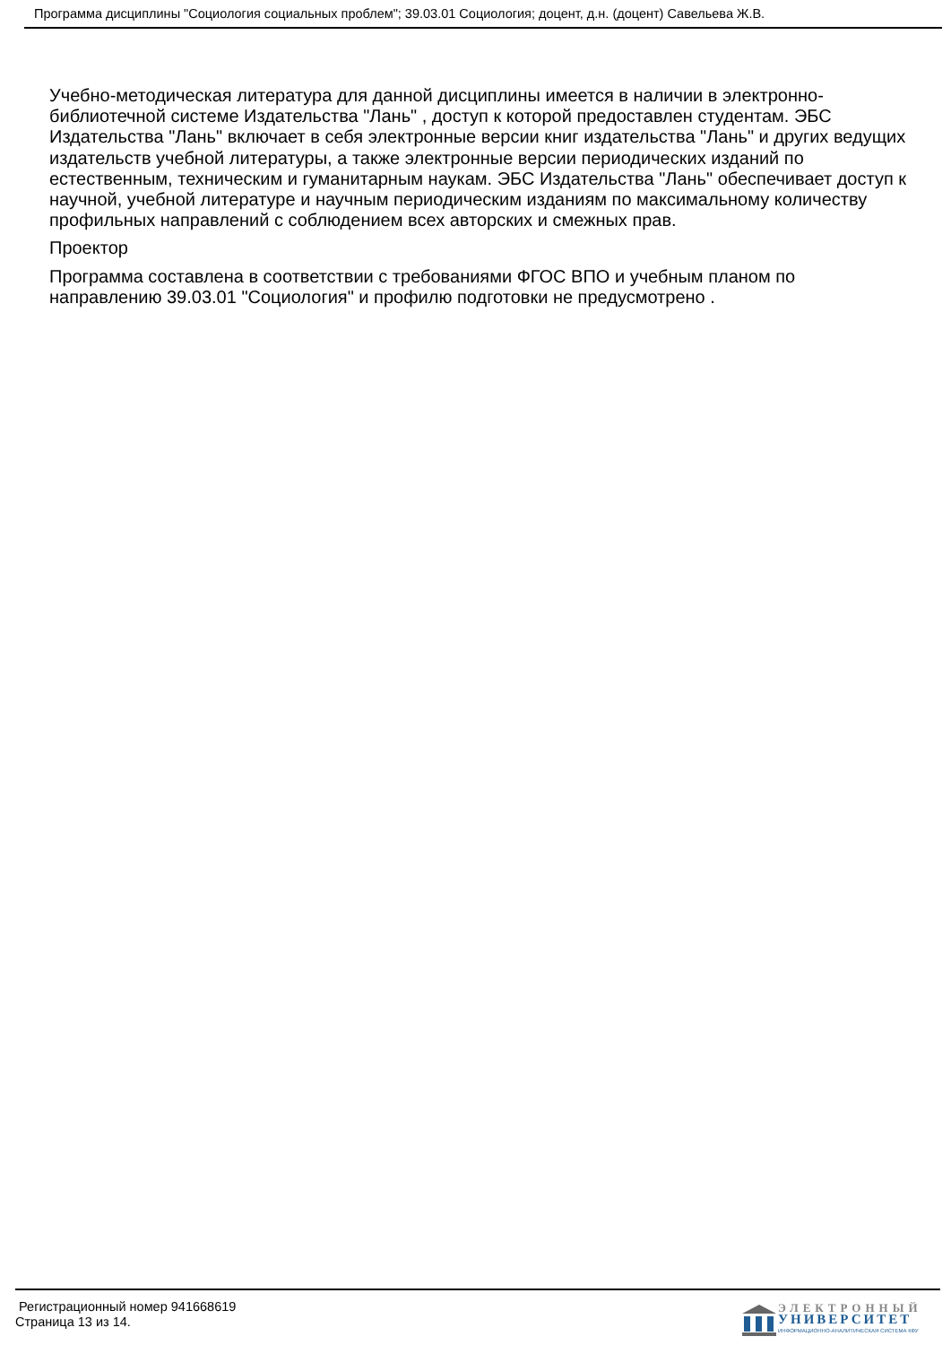Программа дисциплины "Социология социальных проблем"; 39.03.01 Социология; доцент, д.н. (доцент) Савельева Ж.В.
Учебно-методическая литература для данной дисциплины имеется в наличии в электронно-библиотечной системе Издательства "Лань" , доступ к которой предоставлен студентам. ЭБС Издательства "Лань" включает в себя электронные версии книг издательства "Лань" и других ведущих издательств учебной литературы, а также электронные версии периодических изданий по естественным, техническим и гуманитарным наукам. ЭБС Издательства "Лань" обеспечивает доступ к научной, учебной литературе и научным периодическим изданиям по максимальному количеству профильных направлений с соблюдением всех авторских и смежных прав.
Проектор
Программа составлена в соответствии с требованиями ФГОС ВПО и учебным планом по направлению 39.03.01 "Социология" и профилю подготовки не предусмотрено .
Регистрационный номер 941668619
Страница 13 из 14.
ЭЛЕКТРОННЫЙ
УНИВЕРСИТЕТ
ИНФОРМАЦИОННО-АНАЛИТИЧЕСКАЯ СИСТЕМА КФУ